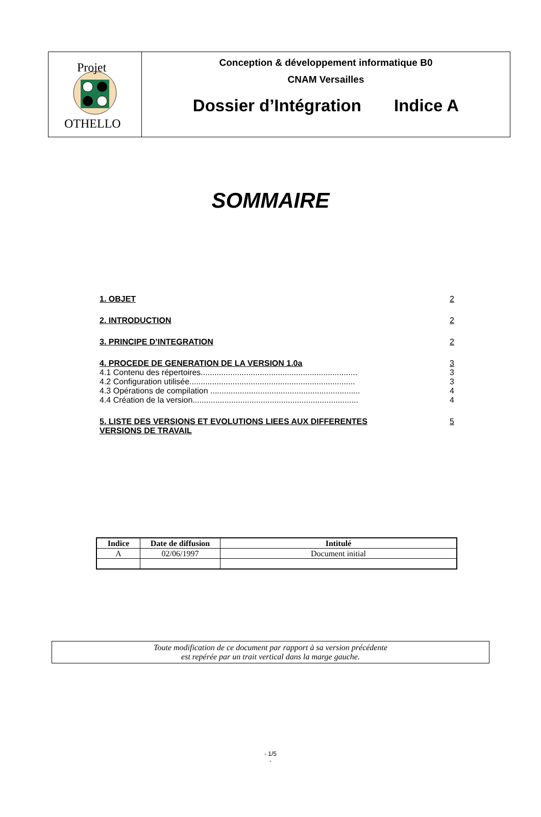Projet
OTHELLO
Conception & développement informatique B0
CNAM Versailles
Dossier d’Intégration Indice A
SOMMAIRE
1. OBJET 2
2. INTRODUCTION 2
3. PRINCIPE D’INTEGRATION 2
4. PROCEDE DE GENERATION DE LA VERSION 1.0a 3
4.1 Contenu des répertoires..................................................................... 3
4.2 Configuration utilisée......................................................................... 3
4.3 Opérations de compilation .................................................................. 4
4.4 Création de la version......................................................................... 4
5. LISTE DES VERSIONS ET EVOLUTIONS LIEES AUX DIFFERENTES
VERSIONS DE TRAVAIL 5
| Indice | Date de diffusion | Intitulé |
| --- | --- | --- |
| A | 02/06/1997 | Document initial |
Toute modification de ce document par rapport à sa version précédente
est repérée par un trait vertical dans la marge gauche.
- 1/5
-